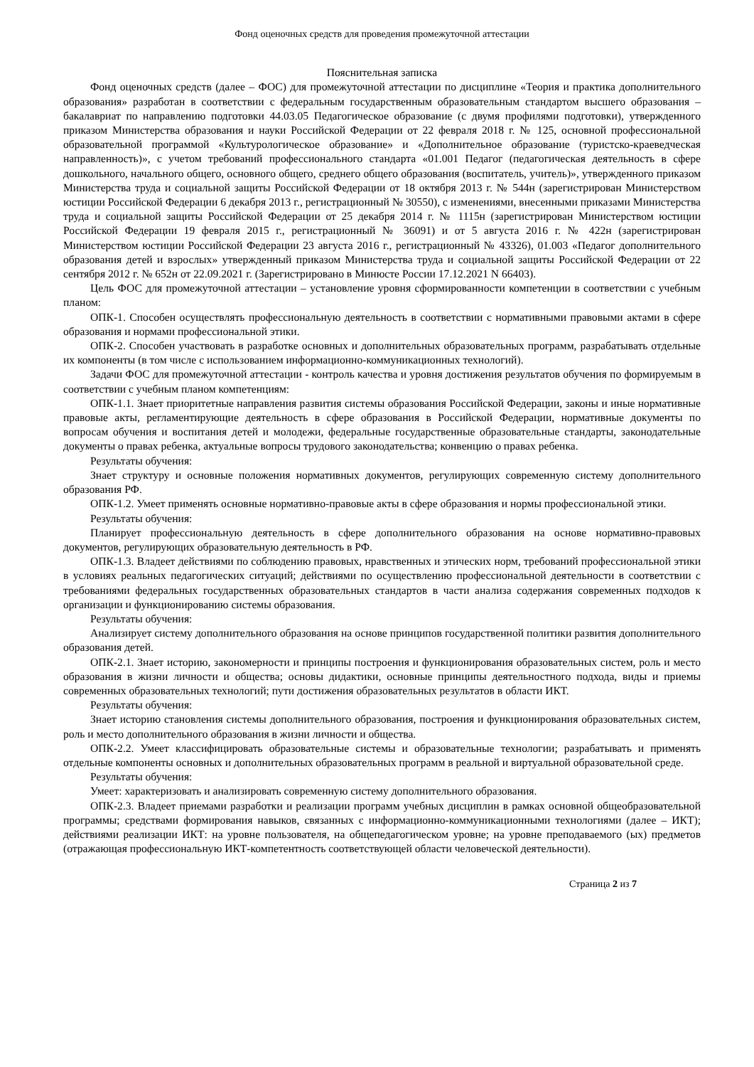Фонд оценочных средств для проведения промежуточной аттестации
Пояснительная записка
Фонд оценочных средств (далее – ФОС) для промежуточной аттестации по дисциплине «Теория и практика дополнительного образования» разработан в соответствии с федеральным государственным образовательным стандартом высшего образования – бакалавриат по направлению подготовки 44.03.05 Педагогическое образование (с двумя профилями подготовки), утвержденного приказом Министерства образования и науки Российской Федерации от 22 февраля 2018 г. № 125, основной профессиональной образовательной программой «Культурологическое образование» и «Дополнительное образование (туристско-краеведческая направленность)», с учетом требований профессионального стандарта «01.001 Педагог (педагогическая деятельность в сфере дошкольного, начального общего, основного общего, среднего общего образования (воспитатель, учитель)», утвержденного приказом Министерства труда и социальной защиты Российской Федерации от 18 октября 2013 г. № 544н (зарегистрирован Министерством юстиции Российской Федерации 6 декабря 2013 г., регистрационный № 30550), с изменениями, внесенными приказами Министерства труда и социальной защиты Российской Федерации от 25 декабря 2014 г. № 1115н (зарегистрирован Министерством юстиции Российской Федерации 19 февраля 2015 г., регистрационный № 36091) и от 5 августа 2016 г. № 422н (зарегистрирован Министерством юстиции Российской Федерации 23 августа 2016 г., регистрационный № 43326), 01.003 «Педагог дополнительного образования детей и взрослых» утвержденный приказом Министерства труда и социальной защиты Российской Федерации от 22 сентября 2012 г. № 652н от 22.09.2021 г. (Зарегистрировано в Минюсте России 17.12.2021 N 66403).
Цель ФОС для промежуточной аттестации – установление уровня сформированности компетенции в соответствии с учебным планом:
ОПК-1. Способен осуществлять профессиональную деятельность в соответствии с нормативными правовыми актами в сфере образования и нормами профессиональной этики.
ОПК-2. Способен участвовать в разработке основных и дополнительных образовательных программ, разрабатывать отдельные их компоненты (в том числе с использованием информационно-коммуникационных технологий).
Задачи ФОС для промежуточной аттестации - контроль качества и уровня достижения результатов обучения по формируемым в соответствии с учебным планом компетенциям:
ОПК-1.1. Знает приоритетные направления развития системы образования Российской Федерации, законы и иные нормативные правовые акты, регламентирующие деятельность в сфере образования в Российской Федерации, нормативные документы по вопросам обучения и воспитания детей и молодежи, федеральные государственные образовательные стандарты, законодательные документы о правах ребенка, актуальные вопросы трудового законодательства; конвенцию о правах ребенка.
Результаты обучения:
Знает структуру и основные положения нормативных документов, регулирующих современную систему дополнительного образования РФ.
ОПК-1.2. Умеет применять основные нормативно-правовые акты в сфере образования и нормы профессиональной этики.
Результаты обучения:
Планирует профессиональную деятельность в сфере дополнительного образования на основе нормативно-правовых документов, регулирующих образовательную деятельность в РФ.
ОПК-1.3. Владеет действиями по соблюдению правовых, нравственных и этических норм, требований профессиональной этики в условиях реальных педагогических ситуаций; действиями по осуществлению профессиональной деятельности в соответствии с требованиями федеральных государственных образовательных стандартов в части анализа содержания современных подходов к организации и функционированию системы образования.
Результаты обучения:
Анализирует систему дополнительного образования на основе принципов государственной политики развития дополнительного образования детей.
ОПК-2.1. Знает историю, закономерности и принципы построения и функционирования образовательных систем, роль и место образования в жизни личности и общества; основы дидактики, основные принципы деятельностного подхода, виды и приемы современных образовательных технологий; пути достижения образовательных результатов в области ИКТ.
Результаты обучения:
Знает историю становления системы дополнительного образования, построения и функционирования образовательных систем, роль и место дополнительного образования в жизни личности и общества.
ОПК-2.2. Умеет классифицировать образовательные системы и образовательные технологии; разрабатывать и применять отдельные компоненты основных и дополнительных образовательных программ в реальной и виртуальной образовательной среде.
Результаты обучения:
Умеет: характеризовать и анализировать современную систему дополнительного образования.
ОПК-2.3. Владеет приемами разработки и реализации программ учебных дисциплин в рамках основной общеобразовательной программы; средствами формирования навыков, связанных с информационно-коммуникационными технологиями (далее – ИКТ); действиями реализации ИКТ: на уровне пользователя, на общепедагогическом уровне; на уровне преподаваемого (ых) предметов (отражающая профессиональную ИКТ-компетентность соответствующей области человеческой деятельности).
Страница 2 из 7